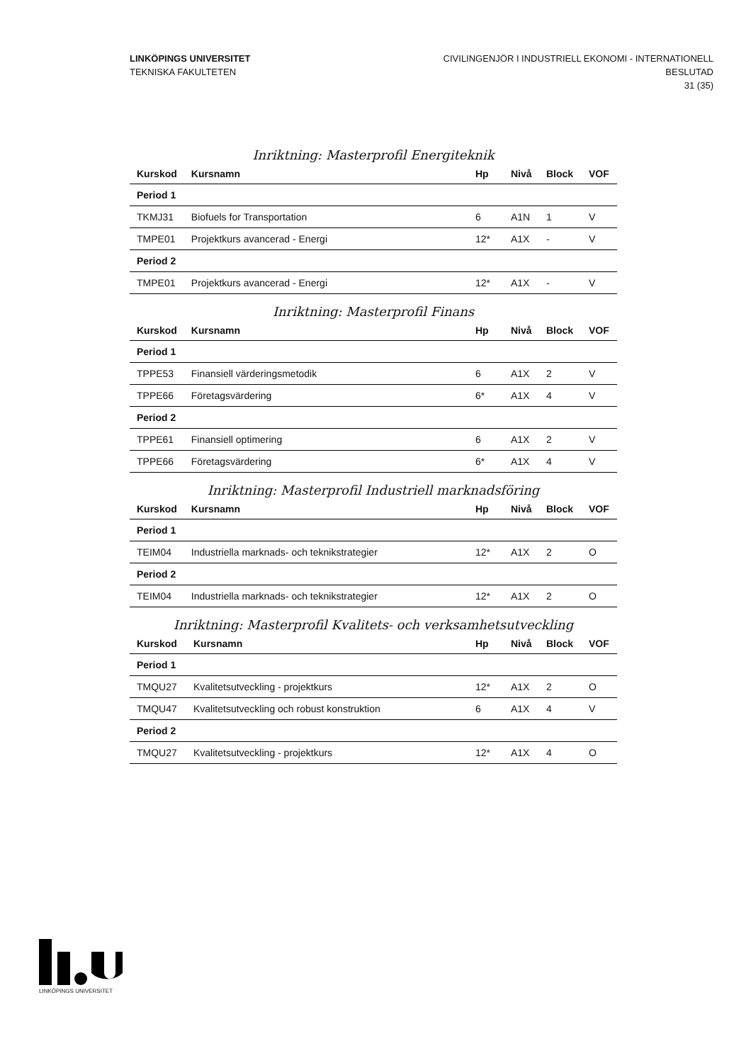LINKÖPINGS UNIVERSITET
TEKNISKA FAKULTETEN
CIVILINGENJÖR I INDUSTRIELL EKONOMI - INTERNATIONELL
BESLUTAD
31 (35)
Inriktning: Masterprofil Energiteknik
| Kurskod | Kursnamn | Hp | Nivå | Block | VOF |
| --- | --- | --- | --- | --- | --- |
| Period 1 | | | | | |
| TKMJ31 | Biofuels for Transportation | 6 | A1N | 1 | V |
| TMPE01 | Projektkurs avancerad - Energi | 12* | A1X | - | V |
| Period 2 | | | | | |
| TMPE01 | Projektkurs avancerad - Energi | 12* | A1X | - | V |
Inriktning: Masterprofil Finans
| Kurskod | Kursnamn | Hp | Nivå | Block | VOF |
| --- | --- | --- | --- | --- | --- |
| Period 1 | | | | | |
| TPPE53 | Finansiell värderingsmetodik | 6 | A1X | 2 | V |
| TPPE66 | Företagsvärdering | 6* | A1X | 4 | V |
| Period 2 | | | | | |
| TPPE61 | Finansiell optimering | 6 | A1X | 2 | V |
| TPPE66 | Företagsvärdering | 6* | A1X | 4 | V |
Inriktning: Masterprofil Industriell marknadsföring
| Kurskod | Kursnamn | Hp | Nivå | Block | VOF |
| --- | --- | --- | --- | --- | --- |
| Period 1 | | | | | |
| TEIM04 | Industriella marknads- och teknikstrategier | 12* | A1X | 2 | O |
| Period 2 | | | | | |
| TEIM04 | Industriella marknads- och teknikstrategier | 12* | A1X | 2 | O |
Inriktning: Masterprofil Kvalitets- och verksamhetsutveckling
| Kurskod | Kursnamn | Hp | Nivå | Block | VOF |
| --- | --- | --- | --- | --- | --- |
| Period 1 | | | | | |
| TMQU27 | Kvalitetsutveckling - projektkurs | 12* | A1X | 2 | O |
| TMQU47 | Kvalitetsutveckling och robust konstruktion | 6 | A1X | 4 | V |
| Period 2 | | | | | |
| TMQU27 | Kvalitetsutveckling - projektkurs | 12* | A1X | 4 | O |
LINKÖPINGS UNIVERSITET